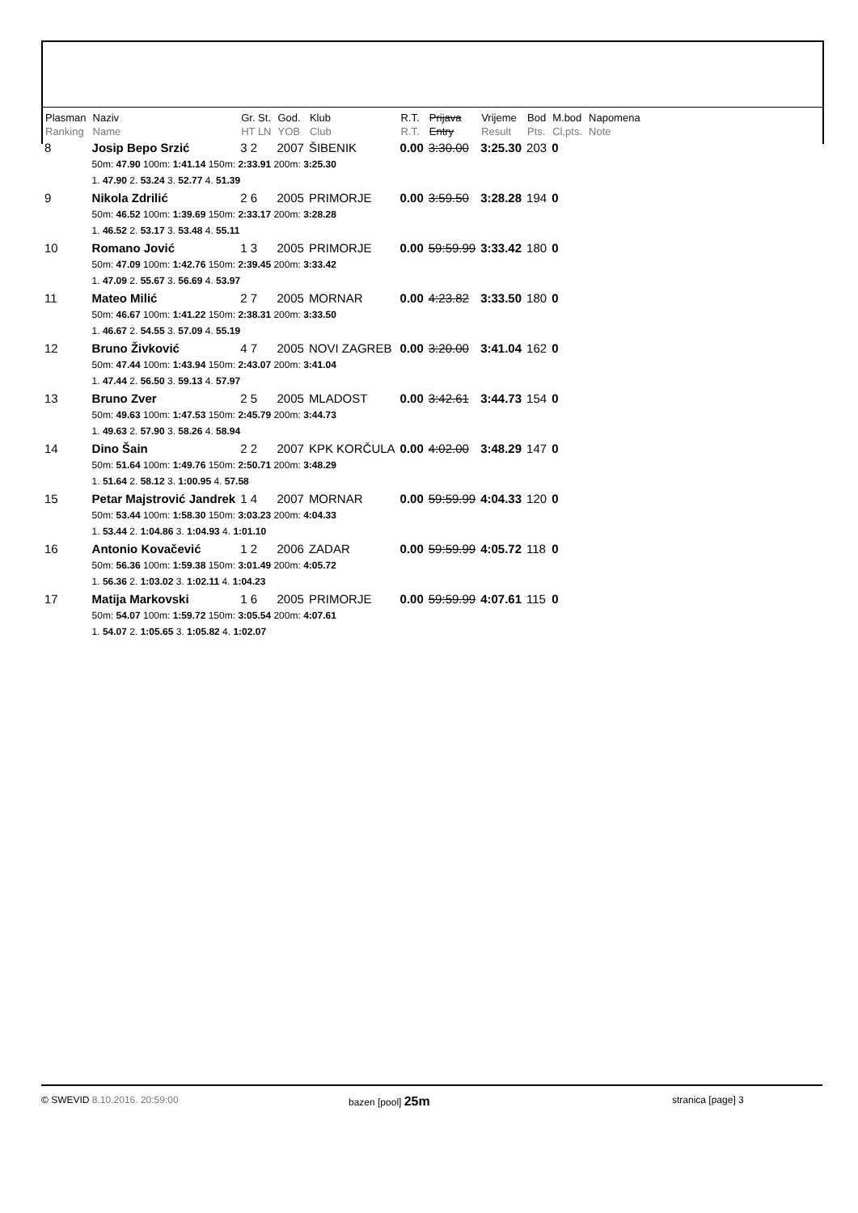| Plasman Ranking | Naziv Name | Gr. St. HT LN | God. YOB | Klub Club | R.T. R.T. | Prijava Entry | Vrijeme Result | Bod Pts. | M.bod Cl.pts. | Napomena Note |
| --- | --- | --- | --- | --- | --- | --- | --- | --- | --- | --- |
| 8 | Josip Bepo Srzić | 3 2 | 2007 | ŠIBENIK | 0.00 | 3:30.00 | 3:25.30 | 203 | 0 | |
| | 50m: 47.90 100m: 1:41.14 150m: 2:33.91 200m: 3:25.30 | | | | | | | | | |
| | 1. 47.90 2. 53.24 3. 52.77 4. 51.39 | | | | | | | | | |
| 9 | Nikola Zdrilić | 2 6 | 2005 | PRIMORJE | 0.00 | 3:59.50 | 3:28.28 | 194 | 0 | |
| | 50m: 46.52 100m: 1:39.69 150m: 2:33.17 200m: 3:28.28 | | | | | | | | | |
| | 1. 46.52 2. 53.17 3. 53.48 4. 55.11 | | | | | | | | | |
| 10 | Romano Jović | 1 3 | 2005 | PRIMORJE | 0.00 | 59:59.99 | 3:33.42 | 180 | 0 | |
| | 50m: 47.09 100m: 1:42.76 150m: 2:39.45 200m: 3:33.42 | | | | | | | | | |
| | 1. 47.09 2. 55.67 3. 56.69 4. 53.97 | | | | | | | | | |
| 11 | Mateo Milić | 2 7 | 2005 | MORNAR | 0.00 | 4:23.82 | 3:33.50 | 180 | 0 | |
| | 50m: 46.67 100m: 1:41.22 150m: 2:38.31 200m: 3:33.50 | | | | | | | | | |
| | 1. 46.67 2. 54.55 3. 57.09 4. 55.19 | | | | | | | | | |
| 12 | Bruno Živković | 4 7 | 2005 | NOVI ZAGREB | 0.00 | 3:20.00 | 3:41.04 | 162 | 0 | |
| | 50m: 47.44 100m: 1:43.94 150m: 2:43.07 200m: 3:41.04 | | | | | | | | | |
| | 1. 47.44 2. 56.50 3. 59.13 4. 57.97 | | | | | | | | | |
| 13 | Bruno Zver | 2 5 | 2005 | MLADOST | 0.00 | 3:42.61 | 3:44.73 | 154 | 0 | |
| | 50m: 49.63 100m: 1:47.53 150m: 2:45.79 200m: 3:44.73 | | | | | | | | | |
| | 1. 49.63 2. 57.90 3. 58.26 4. 58.94 | | | | | | | | | |
| 14 | Dino Šain | 2 2 | 2007 | KPK KORČULA | 0.00 | 4:02.00 | 3:48.29 | 147 | 0 | |
| | 50m: 51.64 100m: 1:49.76 150m: 2:50.71 200m: 3:48.29 | | | | | | | | | |
| | 1. 51.64 2. 58.12 3. 1:00.95 4. 57.58 | | | | | | | | | |
| 15 | Petar Majstrović Jandrek | 1 4 | 2007 | MORNAR | 0.00 | 59:59.99 | 4:04.33 | 120 | 0 | |
| | 50m: 53.44 100m: 1:58.30 150m: 3:03.23 200m: 4:04.33 | | | | | | | | | |
| | 1. 53.44 2. 1:04.86 3. 1:04.93 4. 1:01.10 | | | | | | | | | |
| 16 | Antonio Kovačević | 1 2 | 2006 | ZADAR | 0.00 | 59:59.99 | 4:05.72 | 118 | 0 | |
| | 50m: 56.36 100m: 1:59.38 150m: 3:01.49 200m: 4:05.72 | | | | | | | | | |
| | 1. 56.36 2. 1:03.02 3. 1:02.11 4. 1:04.23 | | | | | | | | | |
| 17 | Matija Markovski | 1 6 | 2005 | PRIMORJE | 0.00 | 59:59.99 | 4:07.61 | 115 | 0 | |
| | 50m: 54.07 100m: 1:59.72 150m: 3:05.54 200m: 4:07.61 | | | | | | | | | |
| | 1. 54.07 2. 1:05.65 3. 1:05.82 4. 1:02.07 | | | | | | | | | |
© SWEVID 8.10.2016. 20:59:00 bazen [pool] 25m
stranica [page] 3